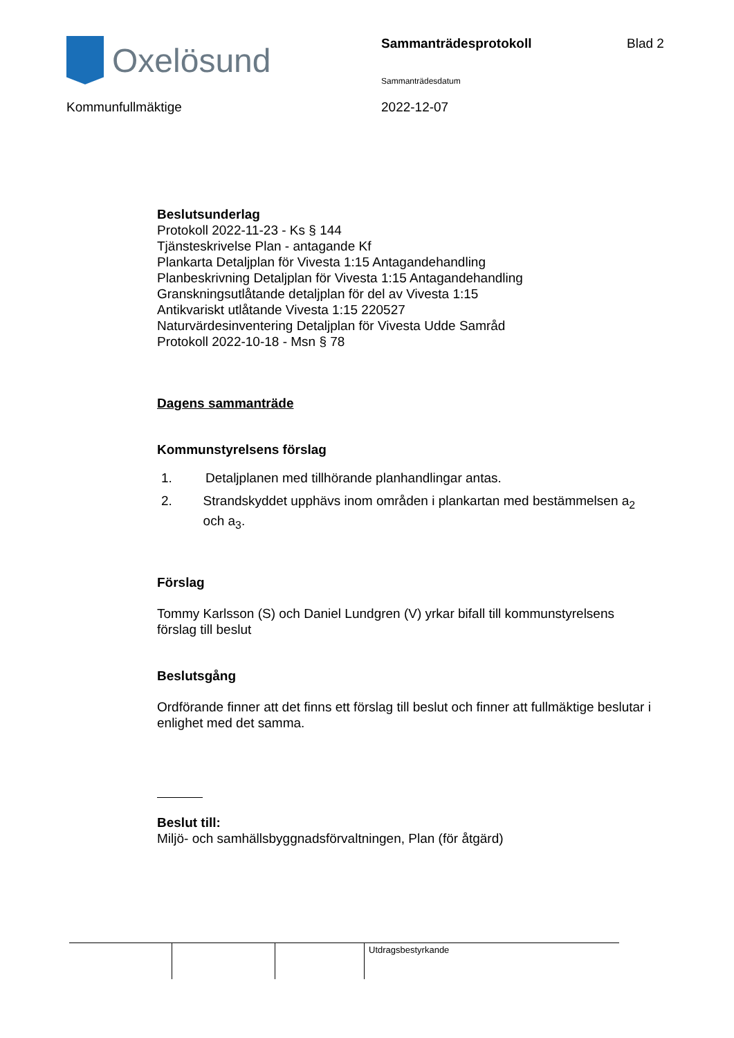Oxelösund
Sammanträdesprotokoll
Sammanträdesdatum
Blad 2
Kommunfullmäktige 2022-12-07
Beslutsunderlag
Protokoll 2022-11-23 - Ks § 144
Tjänsteskrivelse Plan - antagande Kf
Plankarta Detaljplan för Vivesta 1:15 Antagandehandling
Planbeskrivning Detaljplan för Vivesta 1:15 Antagandehandling
Granskningsutlåtande detaljplan för del av Vivesta 1:15
Antikvariskt utlåtande Vivesta 1:15 220527
Naturvärdesinventering Detaljplan för Vivesta Udde Samråd
Protokoll 2022-10-18 - Msn § 78
Dagens sammanträde
Kommunstyrelsens förslag
1. Detaljplanen med tillhörande planhandlingar antas.
2. Strandskyddet upphävs inom områden i plankartan med bestämmelsen a<sub>2</sub> och a<sub>3</sub>.
Förslag
Tommy Karlsson (S) och Daniel Lundgren (V) yrkar bifall till kommunstyrelsens förslag till beslut
Beslutsgång
Ordförande finner att det finns ett förslag till beslut och finner att fullmäktige beslutar i enlighet med det samma.
Beslut till:
Miljö- och samhällsbyggnadsförvaltningen, Plan (för åtgärd)
| | | | Utdragsbestyrkande |